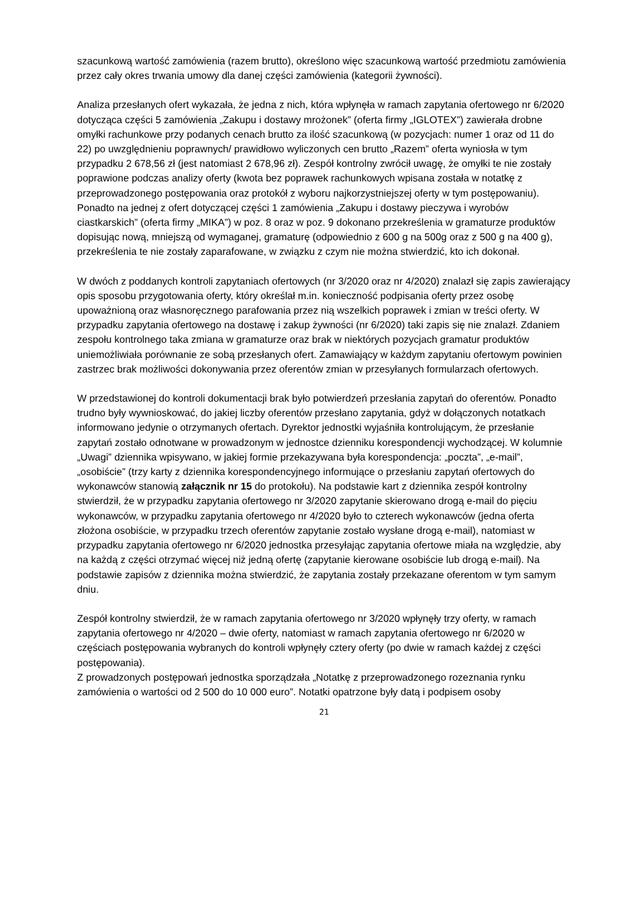szacunkową wartość zamówienia (razem brutto), określono więc szacunkową wartość przedmiotu zamówienia przez cały okres trwania umowy dla danej części zamówienia (kategorii żywności).
Analiza przesłanych ofert wykazała, że jedna z nich, która wpłynęła w ramach zapytania ofertowego nr 6/2020 dotycząca części 5 zamówienia „Zakupu i dostawy mrożonek” (oferta firmy „IGLOTEX”) zawierała drobne omyłki rachunkowe przy podanych cenach brutto za ilość szacunkową (w pozycjach: numer 1 oraz od 11 do 22) po uwzględnieniu poprawnych/ prawidłowo wyliczonych cen brutto „Razem” oferta wyniosła w tym przypadku 2 678,56 zł (jest natomiast 2 678,96 zł). Zespół kontrolny zwrócił uwagę, że omyłki te nie zostały poprawione podczas analizy oferty (kwota bez poprawek rachunkowych wpisana została w notatkę z przeprowadzonego postępowania oraz protokół z wyboru najkorzystniejszej oferty w tym postępowaniu). Ponadto na jednej z ofert dotyczącej części 1 zamówienia „Zakupu i dostawy pieczywa i wyrobów ciastkarskich” (oferta firmy „MIKA”) w poz. 8 oraz w poz. 9 dokonano przekreślenia w gramaturze produktów dopisując nową, mniejszą od wymaganej, gramaturę (odpowiednio z 600 g na 500g oraz z 500 g na 400 g), przekreślenia te nie zostały zaparafowane, w związku z czym nie można stwierdzić, kto ich dokonał.
W dwóch z poddanych kontroli zapytaniach ofertowych (nr 3/2020 oraz nr 4/2020) znalazł się zapis zawierający opis sposobu przygotowania oferty, który określał m.in. konieczność podpisania oferty przez osobę upoważnioną oraz własnoręcznego parafowania przez nią wszelkich poprawek i zmian w treści oferty. W przypadku zapytania ofertowego na dostawę i zakup żywności (nr 6/2020) taki zapis się nie znalazł. Zdaniem zespołu kontrolnego taka zmiana w gramaturze oraz brak w niektórych pozycjach gramatur produktów uniemożliwiała porównanie ze sobą przesłanych ofert. Zamawiający w każdym zapytaniu ofertowym powinien zastrzec brak możliwości dokonywania przez oferentów zmian w przesyłanych formularzach ofertowych.
W przedstawionej do kontroli dokumentacji brak było potwierdzeń przesłania zapytań do oferentów. Ponadto trudno były wywnioskować, do jakiej liczby oferentów przesłano zapytania, gdyż w dołączonych notatkach informowano jedynie o otrzymanych ofertach. Dyrektor jednostki wyjaśniła kontrolującym, że przesłanie zapytań zostało odnotwane w prowadzonym w jednostce dzienniku korespondencji wychodzącej. W kolumnie „Uwagi” dziennika wpisywano, w jakiej formie przekazywana była korespondencja: „poczta”, „e-mail”, „osobiście” (trzy karty z dziennika korespondencyjnego informujące o przesłaniu zapytań ofertowych do wykonawców stanowią załącznik nr 15 do protokołu). Na podstawie kart z dziennika zespół kontrolny stwierdził, że w przypadku zapytania ofertowego nr 3/2020 zapytanie skierowano drogą e-mail do pięciu wykonawców, w przypadku zapytania ofertowego nr 4/2020 było to czterech wykonawców (jedna oferta złożona osobiście, w przypadku trzech oferentów zapytanie zostało wysłane drogą e-mail), natomiast w przypadku zapytania ofertowego nr 6/2020 jednostka przesyłając zapytania ofertowe miała na względzie, aby na każdą z części otrzymać więcej niż jedną ofertę (zapytanie kierowane osobiście lub drogą e-mail). Na podstawie zapisów z dziennika można stwierdzić, że zapytania zostały przekazane oferentom w tym samym dniu.
Zespół kontrolny stwierdził, że w ramach zapytania ofertowego nr 3/2020 wpłynęły trzy oferty, w ramach zapytania ofertowego nr 4/2020 – dwie oferty, natomiast w ramach zapytania ofertowego nr 6/2020 w częściach postępowania wybranych do kontroli wpłynęły cztery oferty (po dwie w ramach każdej z części postępowania).
Z prowadzonych postępowań jednostka sporządzała „Notatkę z przeprowadzonego rozeznania rynku zamówienia o wartości od 2 500 do 10 000 euro”. Notatki opatrzone były datą i podpisem osoby
21